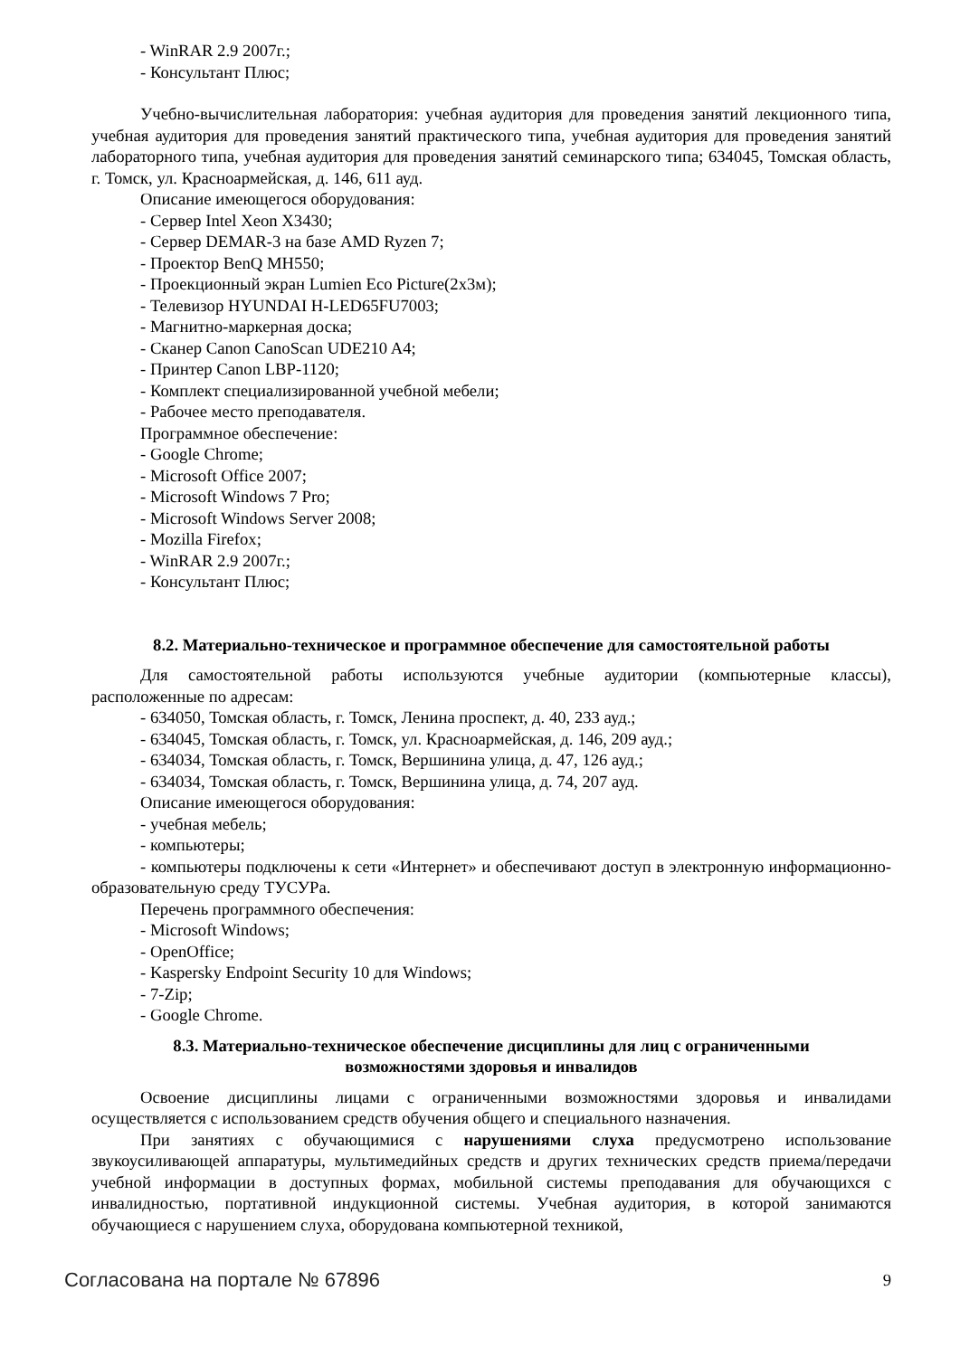- WinRAR 2.9 2007г.;
- Консультант Плюс;
Учебно-вычислительная лаборатория: учебная аудитория для проведения занятий лекционного типа, учебная аудитория для проведения занятий практического типа, учебная аудитория для проведения занятий лабораторного типа, учебная аудитория для проведения занятий семинарского типа; 634045, Томская область, г. Томск, ул. Красноармейская, д. 146, 611 ауд.
Описание имеющегося оборудования:
- Сервер Intel Xeon X3430;
- Сервер DEMAR-3 на базе AMD Ryzen 7;
- Проектор BenQ MH550;
- Проекционный экран Lumien Eco Picture(2х3м);
- Телевизор HYUNDAI H-LED65FU7003;
- Магнитно-маркерная доска;
- Сканер Canon CanoScan UDE210 A4;
- Принтер Canon LBP-1120;
- Комплект специализированной учебной мебели;
- Рабочее место преподавателя.
Программное обеспечение:
- Google Chrome;
- Microsoft Office 2007;
- Microsoft Windows 7 Pro;
- Microsoft Windows Server 2008;
- Mozilla Firefox;
- WinRAR 2.9 2007г.;
- Консультант Плюс;
8.2. Материально-техническое и программное обеспечение для самостоятельной работы
Для самостоятельной работы используются учебные аудитории (компьютерные классы), расположенные по адресам:
- 634050, Томская область, г. Томск, Ленина проспект, д. 40, 233 ауд.;
- 634045, Томская область, г. Томск, ул. Красноармейская, д. 146, 209 ауд.;
- 634034, Томская область, г. Томск, Вершинина улица, д. 47, 126 ауд.;
- 634034, Томская область, г. Томск, Вершинина улица, д. 74, 207 ауд.
Описание имеющегося оборудования:
- учебная мебель;
- компьютеры;
- компьютеры подключены к сети «Интернет» и обеспечивают доступ в электронную информационно-образовательную среду ТУСУРа.
Перечень программного обеспечения:
- Microsoft Windows;
- OpenOffice;
- Kaspersky Endpoint Security 10 для Windows;
- 7-Zip;
- Google Chrome.
8.3. Материально-техническое обеспечение дисциплины для лиц с ограниченными
возможностями здоровья и инвалидов
Освоение дисциплины лицами с ограниченными возможностями здоровья и инвалидами осуществляется с использованием средств обучения общего и специального назначения.
При занятиях с обучающимися с нарушениями слуха предусмотрено использование звукоусиливающей аппаратуры, мультимедийных средств и других технических средств приема/передачи учебной информации в доступных формах, мобильной системы преподавания для обучающихся с инвалидностью, портативной индукционной системы. Учебная аудитория, в которой занимаются обучающиеся с нарушением слуха, оборудована компьютерной техникой,
Согласована на портале № 67896 9